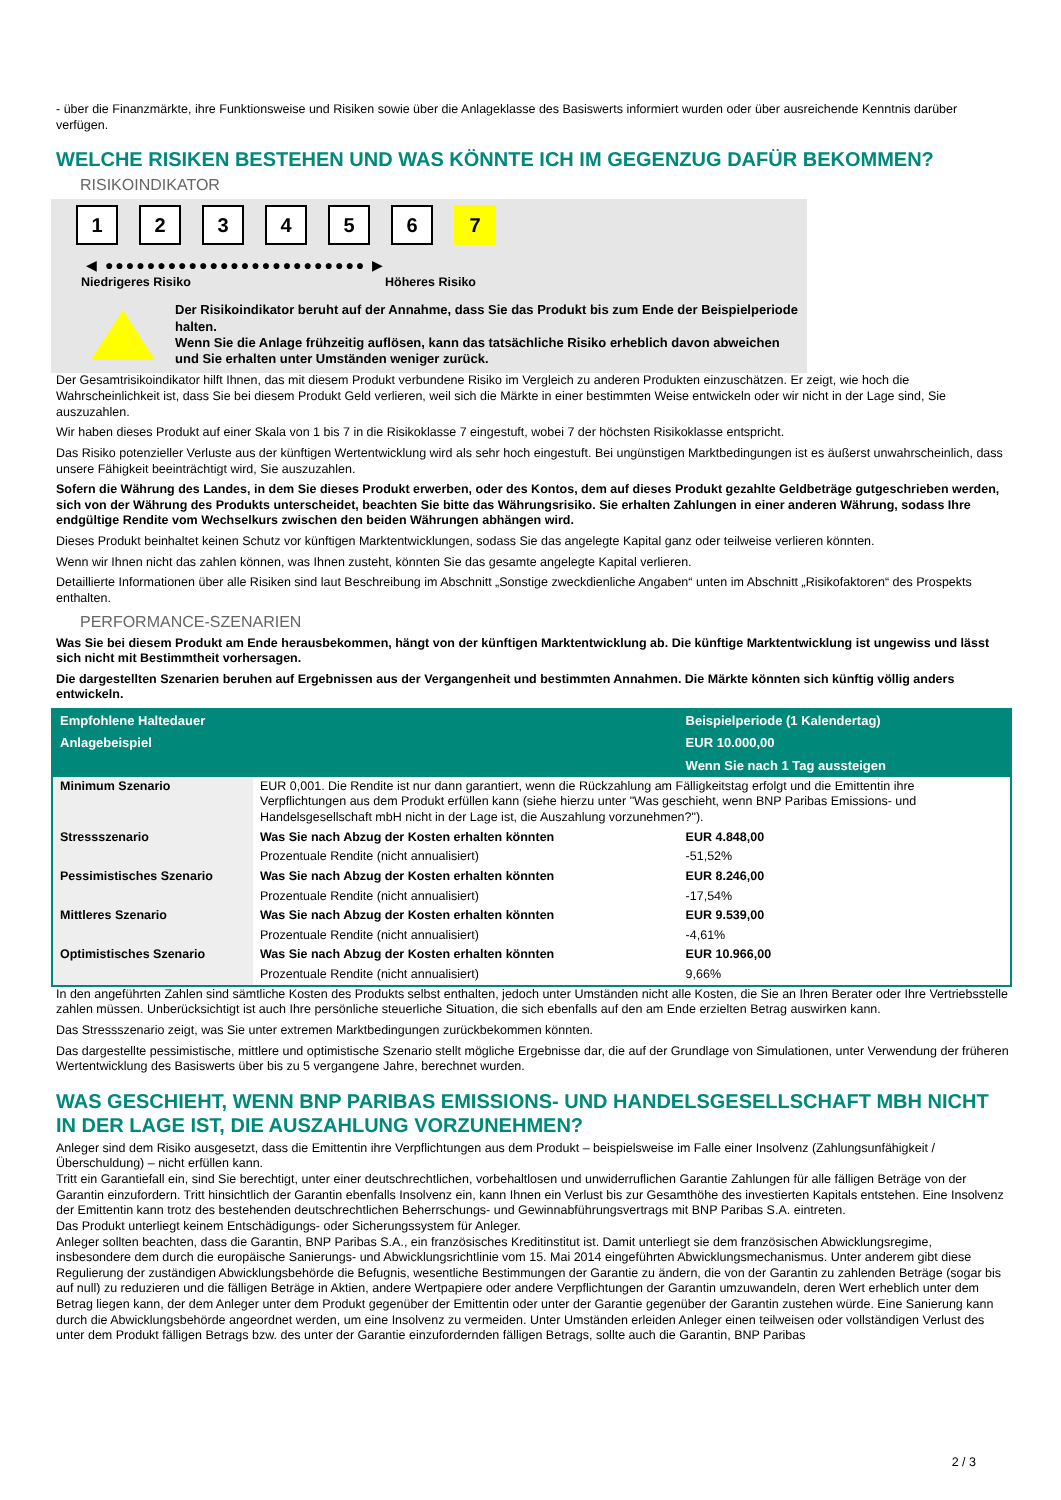- über die Finanzmärkte, ihre Funktionsweise und Risiken sowie über die Anlageklasse des Basiswerts informiert wurden oder über ausreichende Kenntnis darüber verfügen.
WELCHE RISIKEN BESTEHEN UND WAS KÖNNTE ICH IM GEGENZUG DAFÜR BEKOMMEN?
RISIKOINDIKATOR
1 2 3 4 5 6 7
◀ ●●●●●●●●●●●●●●●●●●●●●●●●● ▶
Niedrigeres Risiko Höheres Risiko
Der Risikoindikator beruht auf der Annahme, dass Sie das Produkt bis zum Ende der Beispielperiode halten.
Wenn Sie die Anlage frühzeitig auflösen, kann das tatsächliche Risiko erheblich davon abweichen und Sie erhalten unter Umständen weniger zurück.
Der Gesamtrisikoindikator hilft Ihnen, das mit diesem Produkt verbundene Risiko im Vergleich zu anderen Produkten einzuschätzen. Er zeigt, wie hoch die Wahrscheinlichkeit ist, dass Sie bei diesem Produkt Geld verlieren, weil sich die Märkte in einer bestimmten Weise entwickeln oder wir nicht in der Lage sind, Sie auszuzahlen.
Wir haben dieses Produkt auf einer Skala von 1 bis 7 in die Risikoklasse 7 eingestuft, wobei 7 der höchsten Risikoklasse entspricht.
Das Risiko potenzieller Verluste aus der künftigen Wertentwicklung wird als sehr hoch eingestuft. Bei ungünstigen Marktbedingungen ist es äußerst unwahrscheinlich, dass unsere Fähigkeit beeinträchtigt wird, Sie auszuzahlen.
Sofern die Währung des Landes, in dem Sie dieses Produkt erwerben, oder des Kontos, dem auf dieses Produkt gezahlte Geldbeträge gutgeschrieben werden, sich von der Währung des Produkts unterscheidet, beachten Sie bitte das Währungsrisiko. Sie erhalten Zahlungen in einer anderen Währung, sodass Ihre endgültige Rendite vom Wechselkurs zwischen den beiden Währungen abhängen wird.
Dieses Produkt beinhaltet keinen Schutz vor künftigen Marktentwicklungen, sodass Sie das angelegte Kapital ganz oder teilweise verlieren könnten.
Wenn wir Ihnen nicht das zahlen können, was Ihnen zusteht, könnten Sie das gesamte angelegte Kapital verlieren.
Detaillierte Informationen über alle Risiken sind laut Beschreibung im Abschnitt „Sonstige zweckdienliche Angaben“ unten im Abschnitt „Risikofaktoren“ des Prospekts enthalten.
PERFORMANCE-SZENARIEN
Was Sie bei diesem Produkt am Ende herausbekommen, hängt von der künftigen Marktentwicklung ab. Die künftige Marktentwicklung ist ungewiss und lässt sich nicht mit Bestimmtheit vorhersagen.
Die dargestellten Szenarien beruhen auf Ergebnissen aus der Vergangenheit und bestimmten Annahmen. Die Märkte könnten sich künftig völlig anders entwickeln.
| Empfohlene Haltedauer | | Beispielperiode (1 Kalendertag) |
| --- | --- | --- |
| Anlagebeispiel | | EUR 10.000,00 |
| | | Wenn Sie nach 1 Tag aussteigen |
| Minimum Szenario | EUR 0,001. Die Rendite ist nur dann garantiert, wenn die Rückzahlung am Fälligkeitstag erfolgt und die Emittentin ihre Verpflichtungen aus dem Produkt erfüllen kann (siehe hierzu unter "Was geschieht, wenn BNP Paribas Emissions- und Handelsgesellschaft mbH nicht in der Lage ist, die Auszahlung vorzunehmen?"). | |
| Stressszenario | Was Sie nach Abzug der Kosten erhalten könnten | EUR 4.848,00 |
| | Prozentuale Rendite (nicht annualisiert) | -51,52% |
| Pessimistisches Szenario | Was Sie nach Abzug der Kosten erhalten könnten | EUR 8.246,00 |
| | Prozentuale Rendite (nicht annualisiert) | -17,54% |
| Mittleres Szenario | Was Sie nach Abzug der Kosten erhalten könnten | EUR 9.539,00 |
| | Prozentuale Rendite (nicht annualisiert) | -4,61% |
| Optimistisches Szenario | Was Sie nach Abzug der Kosten erhalten könnten | EUR 10.966,00 |
| | Prozentuale Rendite (nicht annualisiert) | 9,66% |
In den angeführten Zahlen sind sämtliche Kosten des Produkts selbst enthalten, jedoch unter Umständen nicht alle Kosten, die Sie an Ihren Berater oder Ihre Vertriebsstelle zahlen müssen. Unberücksichtigt ist auch Ihre persönliche steuerliche Situation, die sich ebenfalls auf den am Ende erzielten Betrag auswirken kann.
Das Stressszenario zeigt, was Sie unter extremen Marktbedingungen zurückbekommen könnten.
Das dargestellte pessimistische, mittlere und optimistische Szenario stellt mögliche Ergebnisse dar, die auf der Grundlage von Simulationen, unter Verwendung der früheren Wertentwicklung des Basiswerts über bis zu 5 vergangene Jahre, berechnet wurden.
WAS GESCHIEHT, WENN BNP PARIBAS EMISSIONS- UND HANDELSGESELLSCHAFT MBH NICHT IN DER LAGE IST, DIE AUSZAHLUNG VORZUNEHMEN?
Anleger sind dem Risiko ausgesetzt, dass die Emittentin ihre Verpflichtungen aus dem Produkt – beispielsweise im Falle einer Insolvenz (Zahlungsunfähigkeit / Überschuldung) – nicht erfüllen kann.
Tritt ein Garantiefall ein, sind Sie berechtigt, unter einer deutschrechtlichen, vorbehaltlosen und unwiderruflichen Garantie Zahlungen für alle fälligen Beträge von der Garantin einzufordern. Tritt hinsichtlich der Garantin ebenfalls Insolvenz ein, kann Ihnen ein Verlust bis zur Gesamthöhe des investierten Kapitals entstehen. Eine Insolvenz der Emittentin kann trotz des bestehenden deutschrechtlichen Beherrschungs- und Gewinnabführungsvertrags mit BNP Paribas S.A. eintreten.
Das Produkt unterliegt keinem Entschädigungs- oder Sicherungssystem für Anleger.
Anleger sollten beachten, dass die Garantin, BNP Paribas S.A., ein französisches Kreditinstitut ist. Damit unterliegt sie dem französischen Abwicklungsregime, insbesondere dem durch die europäische Sanierungs- und Abwicklungsrichtlinie vom 15. Mai 2014 eingeführten Abwicklungsmechanismus. Unter anderem gibt diese Regulierung der zuständigen Abwicklungsbehörde die Befugnis, wesentliche Bestimmungen der Garantie zu ändern, die von der Garantin zu zahlenden Beträge (sogar bis auf null) zu reduzieren und die fälligen Beträge in Aktien, andere Wertpapiere oder andere Verpflichtungen der Garantin umzuwandeln, deren Wert erheblich unter dem Betrag liegen kann, der dem Anleger unter dem Produkt gegenüber der Emittentin oder unter der Garantie gegenüber der Garantin zustehen würde. Eine Sanierung kann durch die Abwicklungsbehörde angeordnet werden, um eine Insolvenz zu vermeiden. Unter Umständen erleiden Anleger einen teilweisen oder vollständigen Verlust des unter dem Produkt fälligen Betrags bzw. des unter der Garantie einzufordernden fälligen Betrags, sollte auch die Garantin, BNP Paribas
2 / 3